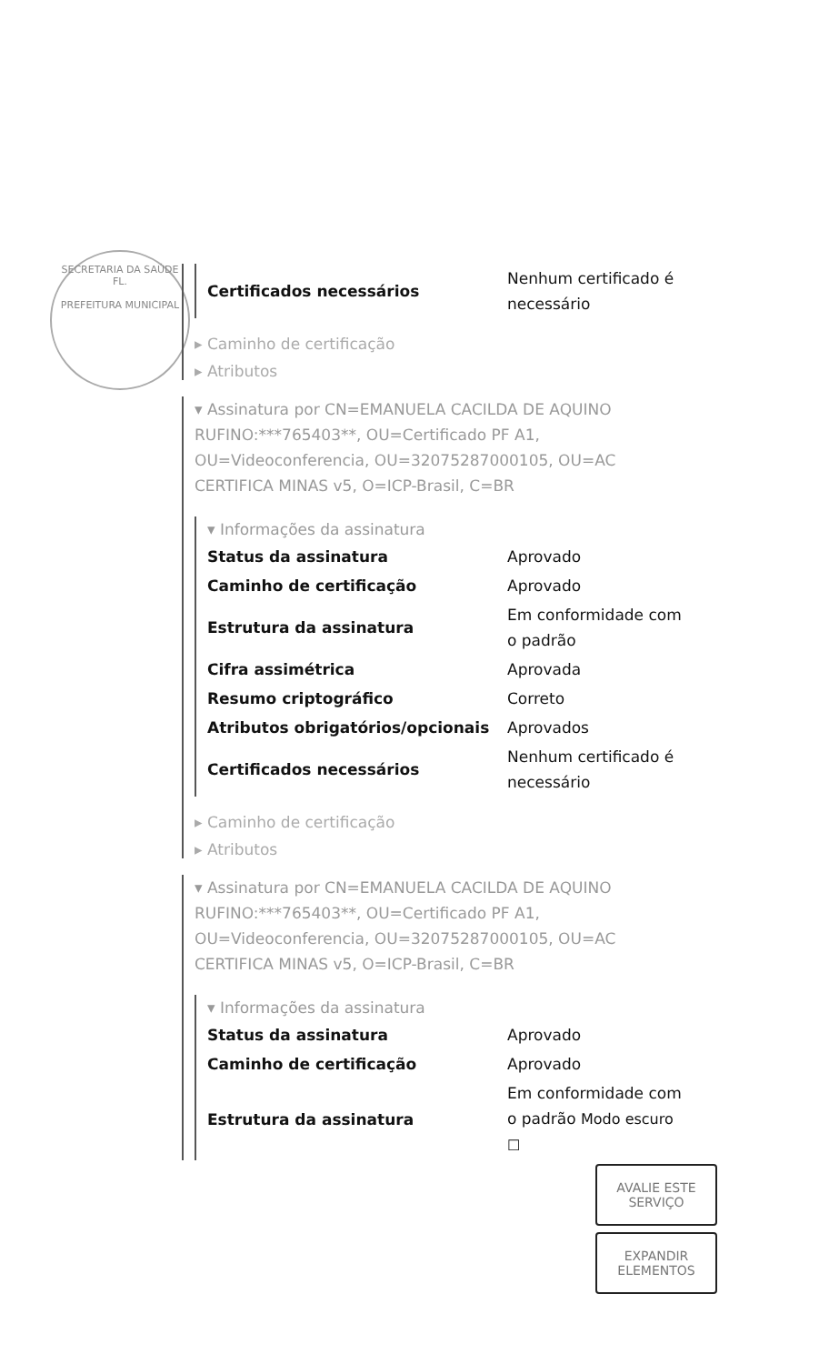SECRETARIA DA SAÚDE
FL.
PREFEITURA MUNICIPAL
| Certificados necessários | Nenhum certificado é necessário |
▸ Caminho de certificação
▸ Atributos
▾ Assinatura por CN=EMANUELA CACILDA DE AQUINO RUFINO:***765403**, OU=Certificado PF A1, OU=Videoconferencia, OU=32075287000105, OU=AC CERTIFICA MINAS v5, O=ICP-Brasil, C=BR
▾ Informações da assinatura
| Status da assinatura | Aprovado |
| Caminho de certificação | Aprovado |
| Estrutura da assinatura | Em conformidade com o padrão |
| Cifra assimétrica | Aprovada |
| Resumo criptográfico | Correto |
| Atributos obrigatórios/opcionais | Aprovados |
| Certificados necessários | Nenhum certificado é necessário |
▸ Caminho de certificação
▸ Atributos
▾ Assinatura por CN=EMANUELA CACILDA DE AQUINO RUFINO:***765403**, OU=Certificado PF A1, OU=Videoconferencia, OU=32075287000105, OU=AC CERTIFICA MINAS v5, O=ICP-Brasil, C=BR
▾ Informações da assinatura
| Status da assinatura | Aprovado |
| Caminho de certificação | Aprovado |
| Estrutura da assinatura | Em conformidade com o padrão Modo escuro ☐ |
AVALIE ESTE
SERVIÇO
EXPANDIR
ELEMENTOS